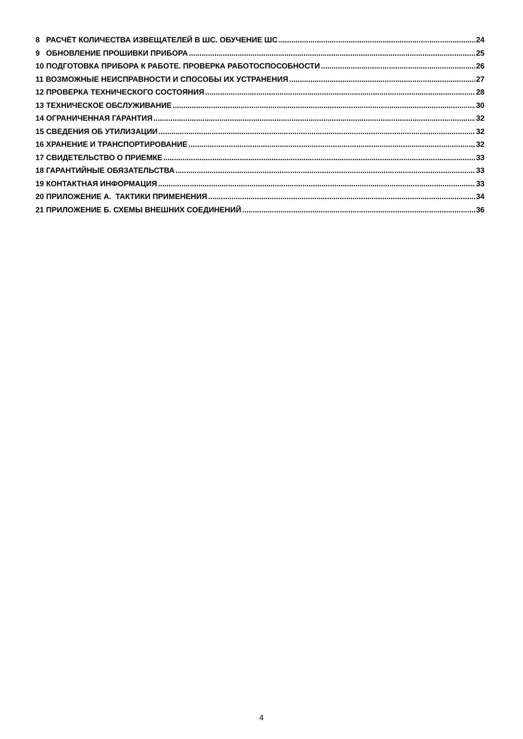8 РАСЧЁТ КОЛИЧЕСТВА ИЗВЕЩАТЕЛЕЙ В ШС. ОБУЧЕНИЕ ШС 24
9 ОБНОВЛЕНИЕ ПРОШИВКИ ПРИБОРА 25
10 ПОДГОТОВКА ПРИБОРА К РАБОТЕ. ПРОВЕРКА РАБОТОСПОСОБНОСТИ 26
11 ВОЗМОЖНЫЕ НЕИСПРАВНОСТИ И СПОСОБЫ ИХ УСТРАНЕНИЯ 27
12 ПРОВЕРКА ТЕХНИЧЕСКОГО СОСТОЯНИЯ 28
13 ТЕХНИЧЕСКОЕ ОБСЛУЖИВАНИЕ 30
14 ОГРАНИЧЕННАЯ ГАРАНТИЯ 32
15 СВЕДЕНИЯ ОБ УТИЛИЗАЦИИ 32
16 ХРАНЕНИЕ И ТРАНСПОРТИРОВАНИЕ 32
17 СВИДЕТЕЛЬСТВО О ПРИЕМКЕ 33
18 ГАРАНТИЙНЫЕ ОБЯЗАТЕЛЬСТВА 33
19 КОНТАКТНАЯ ИНФОРМАЦИЯ 33
20 ПРИЛОЖЕНИЕ А. ТАКТИКИ ПРИМЕНЕНИЯ 34
21 ПРИЛОЖЕНИЕ Б. СХЕМЫ ВНЕШНИХ СОЕДИНЕНИЙ 36
4